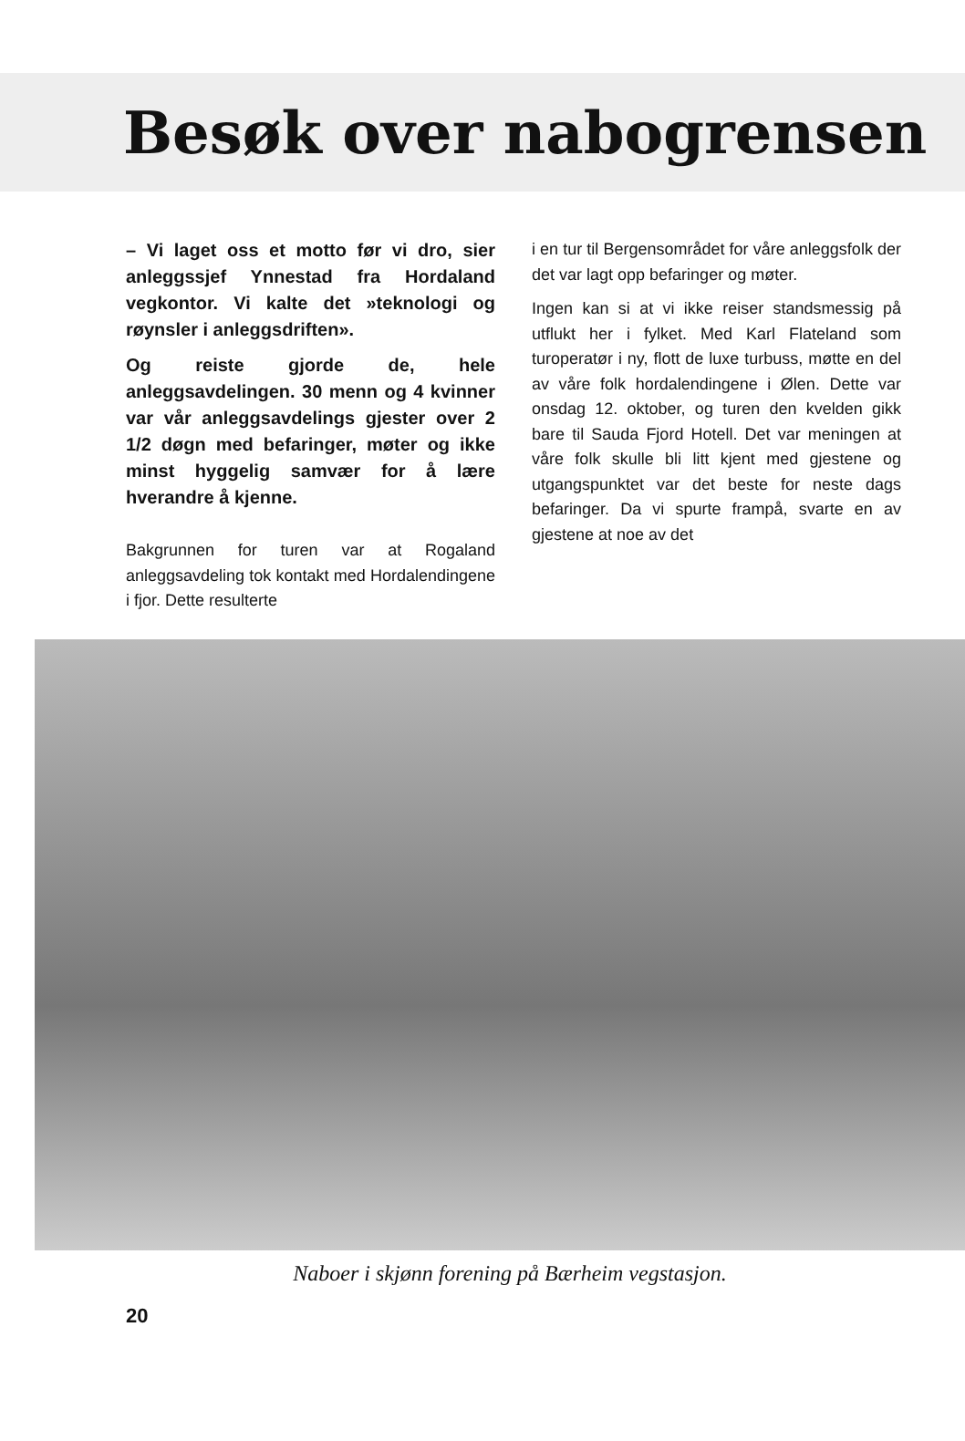Besøk over nabogrensen
– Vi laget oss et motto før vi dro, sier anleggssjef Ynnestad fra Hordaland vegkontor. Vi kalte det »teknologi og røynsler i anleggsdriften».
Og reiste gjorde de, hele anleggsavdelingen. 30 menn og 4 kvinner var vår anleggsavdelings gjester over 2 1/2 døgn med befaringer, møter og ikke minst hyggelig samvær for å lære hverandre å kjenne.
Bakgrunnen for turen var at Rogaland anleggsavdeling tok kontakt med Hordalendingene i fjor. Dette resulterte
i en tur til Bergensområdet for våre anleggsfolk der det var lagt opp befaringer og møter.
Ingen kan si at vi ikke reiser standsmessig på utflukt her i fylket. Med Karl Flateland som turoperatør i ny, flott de luxe turbuss, møtte en del av våre folk hordalendingene i Ølen. Dette var onsdag 12. oktober, og turen den kvelden gikk bare til Sauda Fjord Hotell. Det var meningen at våre folk skulle bli litt kjent med gjestene og utgangspunktet var det beste for neste dags befaringer. Da vi spurte frampå, svarte en av gjestene at noe av det
Naboer i skjønn forening på Bærheim vegstasjon.
20